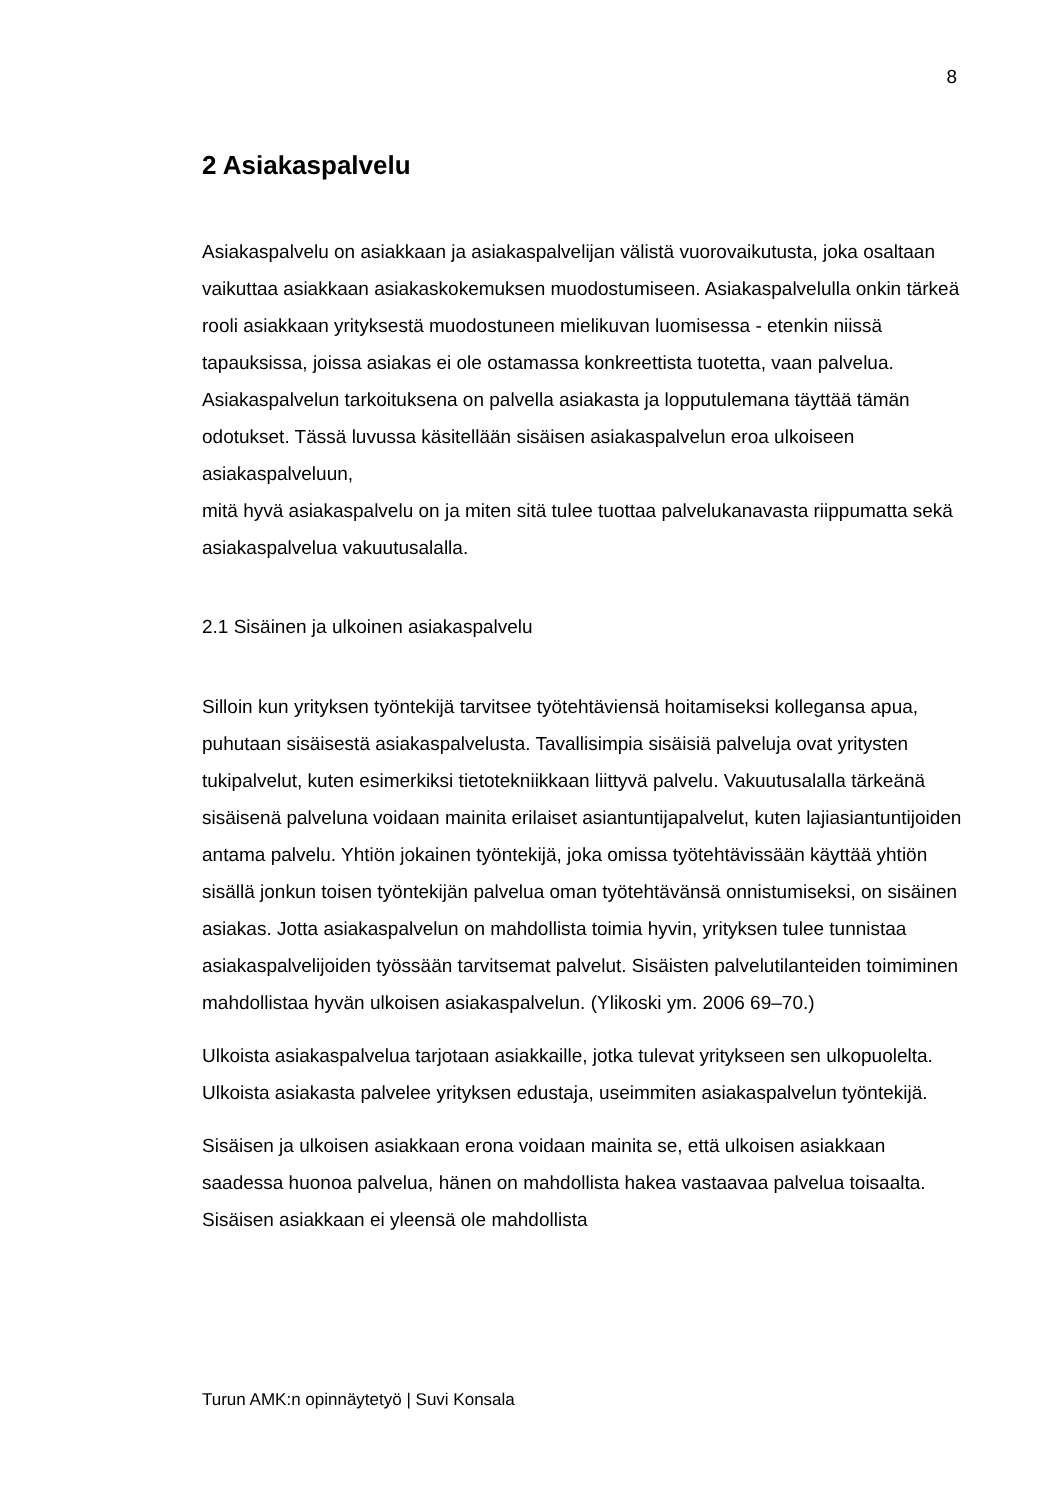8
2 Asiakaspalvelu
Asiakaspalvelu on asiakkaan ja asiakaspalvelijan välistä vuorovaikutusta, joka osaltaan vaikuttaa asiakkaan asiakaskokemuksen muodostumiseen. Asiakaspalvelulla onkin tärkeä rooli asiakkaan yrityksestä muodostuneen mielikuvan luomisessa - etenkin niissä tapauksissa, joissa asiakas ei ole ostamassa konkreettista tuotetta, vaan palvelua. Asiakaspalvelun tarkoituksena on palvella asiakasta ja lopputulemana täyttää tämän odotukset. Tässä luvussa käsitellään sisäisen asiakaspalvelun eroa ulkoiseen asiakaspalveluun,
mitä hyvä asiakaspalvelu on ja miten sitä tulee tuottaa palvelukanavasta riippumatta sekä asiakaspalvelua vakuutusalalla.
2.1 Sisäinen ja ulkoinen asiakaspalvelu
Silloin kun yrityksen työntekijä tarvitsee työtehtäviensä hoitamiseksi kollegansa apua, puhutaan sisäisestä asiakaspalvelusta. Tavallisimpia sisäisiä palveluja ovat yritysten tukipalvelut, kuten esimerkiksi tietotekniikkaan liittyvä palvelu. Vakuutusalalla tärkeänä sisäisenä palveluna voidaan mainita erilaiset asiantuntijapalvelut, kuten lajiasiantuntijoiden antama palvelu. Yhtiön jokainen työntekijä, joka omissa työtehtävissään käyttää yhtiön sisällä jonkun toisen työntekijän palvelua oman työtehtävänsä onnistumiseksi, on sisäinen asiakas. Jotta asiakaspalvelun on mahdollista toimia hyvin, yrityksen tulee tunnistaa asiakaspalvelijoiden työssään tarvitsemat palvelut. Sisäisten palvelutilanteiden toimiminen mahdollistaa hyvän ulkoisen asiakaspalvelun. (Ylikoski ym. 2006 69–70.)
Ulkoista asiakaspalvelua tarjotaan asiakkaille, jotka tulevat yritykseen sen ulkopuolelta. Ulkoista asiakasta palvelee yrityksen edustaja, useimmiten asiakaspalvelun työntekijä.
Sisäisen ja ulkoisen asiakkaan erona voidaan mainita se, että ulkoisen asiakkaan saadessa huonoa palvelua, hänen on mahdollista hakea vastaavaa palvelua toisaalta. Sisäisen asiakkaan ei yleensä ole mahdollista
Turun AMK:n opinnäytetyö | Suvi Konsala